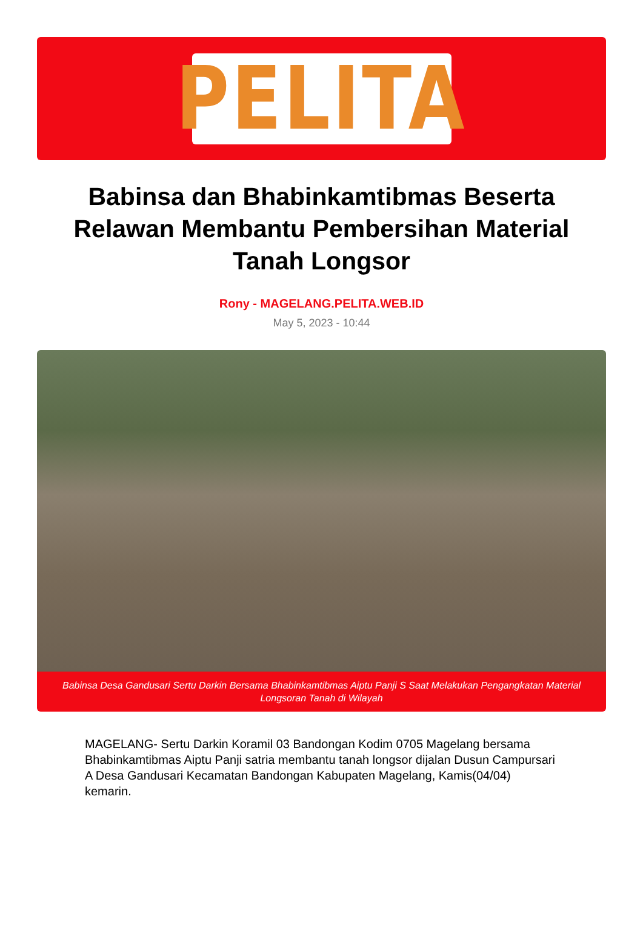PELITA
Babinsa dan Bhabinkamtibmas Beserta Relawan Membantu Pembersihan Material Tanah Longsor
Rony - MAGELANG.PELITA.WEB.ID
May 5, 2023 - 10:44
Babinsa Desa Gandusari Sertu Darkin Bersama Bhabinkamtibmas Aiptu Panji S Saat Melakukan Pengangkatan Material Longsoran Tanah di Wilayah
MAGELANG- Sertu Darkin Koramil 03 Bandongan Kodim 0705 Magelang bersama Bhabinkamtibmas Aiptu Panji satria membantu tanah longsor dijalan Dusun Campursari A Desa Gandusari Kecamatan Bandongan Kabupaten Magelang, Kamis(04/04) kemarin.